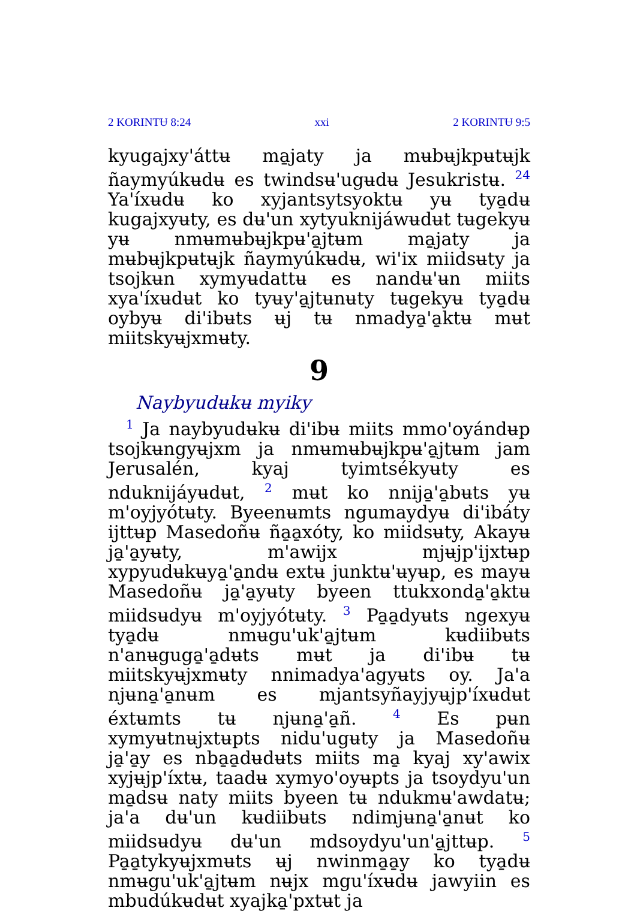2 KORINTɄ 8:24 xxi 2 KORINTɄ 9:5
kyugajxy'áttʉ ma̱jaty ja mʉbʉjkpʉtʉjk ñaymyúkʉdʉ es twindsʉ'ugʉdʉ Jesukristʉ. <sup>24</sup> Ya'íxʉdʉ ko xyjantsytsyoktʉ yʉ tya̱dʉ kugajxyʉty, es dʉ'un xytyuknijáwʉdʉt tʉgekyʉ yʉ nmʉmʉbʉjkpʉ'a̱jtʉm ma̱jaty ja mʉbʉjkpʉtʉjk ñaymyúkʉdʉ, wi'ix miidsʉty ja tsojkʉn xymyʉdattʉ es nandʉ'ʉn miits xya'íxʉdʉt ko tyʉy'a̱jtʉnʉty tʉgekyʉ tya̱dʉ oybyʉ di'ibʉts ʉj tʉ nmadya̱'a̱ktʉ mʉt miitskyʉjxmʉty.
9
Naybyudʉkʉ myiky
<sup>1</sup> Ja naybyudʉkʉ di'ibʉ miits mmo'oyándʉp tsojkʉngyʉjxm ja nmʉmʉbʉjkpʉ'a̱jtʉm jam Jerusalén, kyaj tyimtsékyʉty es nduknijáyʉdʉt, <sup>2</sup> mʉt ko nnija̱'a̱bʉts yʉ m'oyjyótʉty. Byeenʉmts ngumaydyʉ di'ibáty ijttʉp Masedoñʉ ña̱a̱xóty, ko miidsʉty, Akayʉ ja̱'a̱yʉty, m'awijx mjʉjp'ijxtʉp xypyudʉkʉya̱'a̱ndʉ extʉ junktʉ'ʉyʉp, es mayʉ Masedoñʉ ja̱'a̱yʉty byeen ttukxonda̱'a̱ktʉ miidsʉdyʉ m'oyjyótʉty. <sup>3</sup> Pa̱a̱dyʉts ngexyʉ tya̱dʉ nmʉgu'uk'a̱jtʉm kʉdiibʉts n'anʉguga̱'a̱dʉts mʉt ja di'ibʉ tʉ miitskyʉjxmʉty nnimadya'agyʉts oy. Ja'a njʉna̱'a̱nʉm es mjantsyñayjyʉjp'íxʉdʉt éxtʉmts tʉ njʉna̱'a̱ñ. <sup>4</sup> Es pʉn xymyʉtnʉjxtʉpts nidu'ugʉty ja Masedoñʉ ja̱'a̱y es nba̱a̱dʉdʉts miits ma̱ kyaj xy'awix xyjʉjp'íxtʉ, taadʉ xymyo'oyʉpts ja tsoydyu'un ma̱dsʉ naty miits byeen tʉ ndukmʉ'awdatʉ; ja'a dʉ'un kʉdiibʉts ndimjʉna̱'a̱nʉt ko miidsʉdyʉ dʉ'un mdsoydyu'un'a̱jttʉp. <sup>5</sup> Pa̱a̱tykyʉjxmʉts ʉj nwinma̱a̱y ko tya̱dʉ nmʉgu'uk'a̱jtʉm nʉjx mgu'íxʉdʉ jawyiin es mbudúkʉdʉt xyajka̱'pxtʉt ja